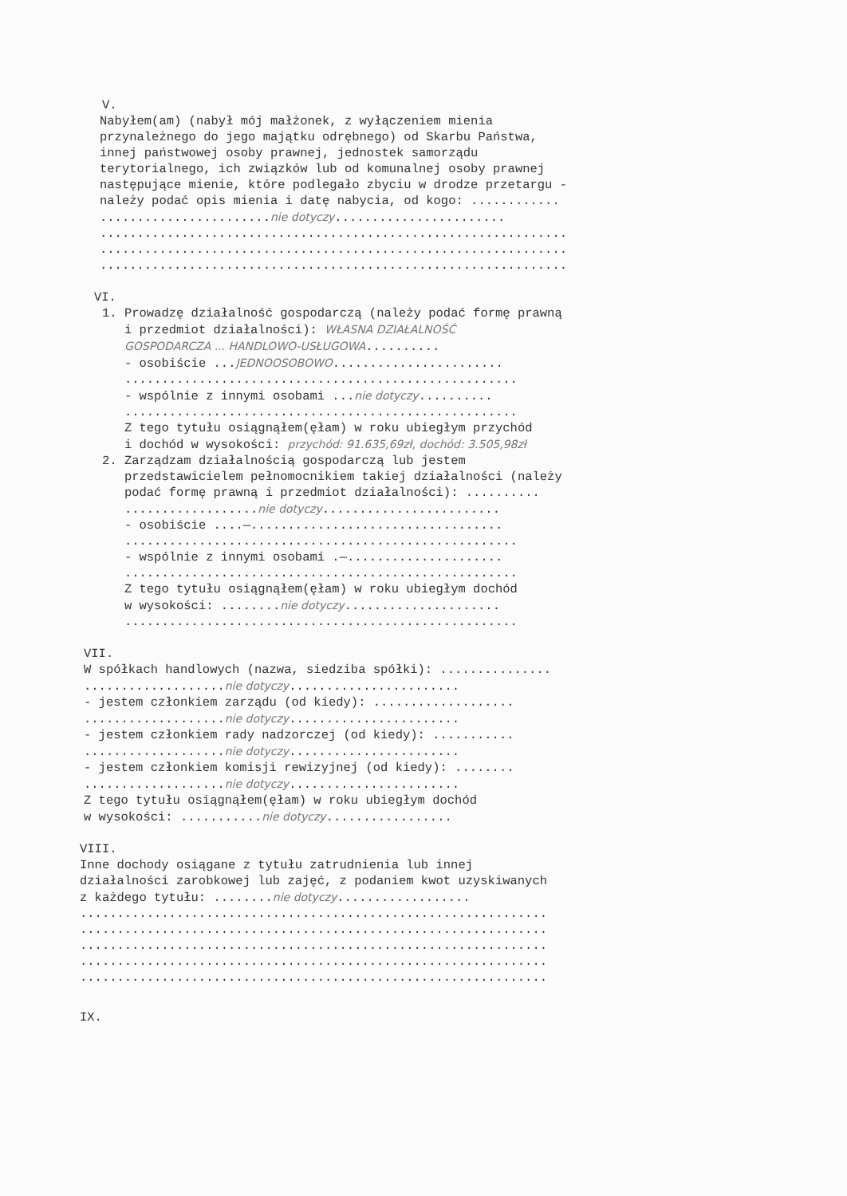V.
Nabyłem(am) (nabył mój małżonek, z wyłączeniem mienia przynależnego do jego majątku odrębnego) od Skarbu Państwa, innej państwowej osoby prawnej, jednostek samorządu terytorialnego, ich związków lub od komunalnej osoby prawnej następujące mienie, które podlegało zbyciu w drodze przetargu - należy podać opis mienia i datę nabycia, od kogo: ............ .......................nie dotyczy....................... ............................................................... ............................................................... ...............................................................
VI.
1. Prowadzę działalność gospodarczą (należy podać formę prawną i przedmiot działalności): WŁASNA DZIAŁALNOŚĆ GOSPODARCZA ... HANDLOWO-USŁUGOWA.......... - osobiście ...JEDNOOSOBOWO....................... ..................................................... - wspólnie z innymi osobami ...nie dotyczy.......... ..................................................... Z tego tytułu osiągnąłem(ęłam) w roku ubiegłym przychód i dochód w wysokości: przychód: 91.635,69zł, dochód: 3.505,98zł 2. Zarządzam działalnością gospodarczą lub jestem przedstawicielem pełnomocnikiem takiej działalności (należy podać formę prawną i przedmiot działalności): .......... ..................nie dotyczy........................ - osobiście ....—.................................. ..................................................... - wspólnie z innymi osobami .—..................... ..................................................... Z tego tytułu osiągnąłem(ęłam) w roku ubiegłym dochód w wysokości: ........nie dotyczy..................... .....................................................
VII.
W spółkach handlowych (nazwa, siedziba spółki): ............... ...................nie dotyczy....................... - jestem członkiem zarządu (od kiedy): ................... ...................nie dotyczy....................... - jestem członkiem rady nadzorczej (od kiedy): ........... ...................nie dotyczy....................... - jestem członkiem komisji rewizyjnej (od kiedy): ........ ...................nie dotyczy....................... Z tego tytułu osiągnąłem(ęłam) w roku ubiegłym dochód w wysokości: ...........nie dotyczy.................
VIII.
Inne dochody osiągane z tytułu zatrudnienia lub innej działalności zarobkowej lub zajęć, z podaniem kwot uzyskiwanych z każdego tytułu: ........nie dotyczy.................. ............................................................... ............................................................... ............................................................... ............................................................... ...............................................................
IX.